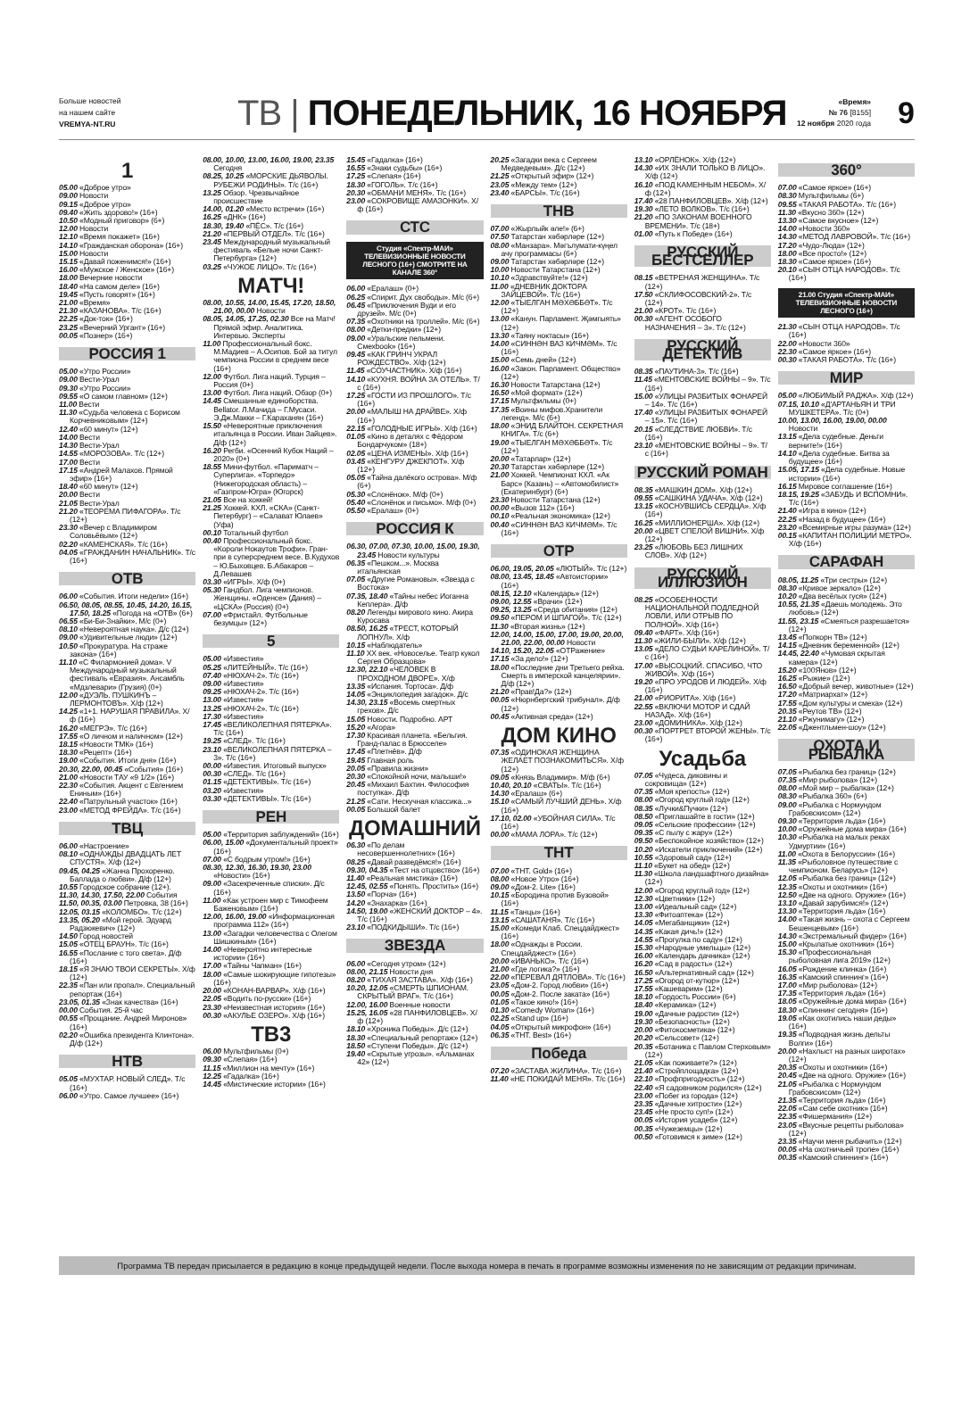Больше новостей
на нашем сайте
VREMYA-NT.RU
ТВ | ПОНЕДЕЛЬНИК, 16 НОЯБРЯ
«Время»
№ 76 [8155]
12 ноября 2020 года
9
1
05.00 «Доброе утро»
09.00 Новости
09.15 «Доброе утро»
09.40 «Жить здорово!» (16+)
10.50 «Модный приговор» (6+)
12.00 Новости
12.10 «Время покажет» (16+)
14.10 «Гражданская оборона» (16+)
15.00 Новости
15.15 «Давай поженимся!» (16+)
16.00 «Мужское / Женское» (16+)
18.00 Вечерние новости
18.40 «На самом деле» (16+)
19.45 «Пусть говорят» (16+)
21.00 «Время»
21.30 «КАЗАНОВА». Т/с (16+)
22.25 «Док-ток» (16+)
23.25 «Вечерний Ургант» (16+)
00.05 «Познер» (16+)
РОССИЯ 1
05.00 «Утро России»
09.00 Вести-Урал
09.30 «Утро России»
09.55 «О самом главном» (12+)
11.00 Вести
11.30 «Судьба человека с Борисом Корчевниковым» (12+)
12.40 «60 минут» (12+)
14.00 Вести
14.30 Вести-Урал
14.55 «МОРОЗОВА». Т/с (12+)
17.00 Вести
17.15 «Андрей Малахов. Прямой эфир» (16+)
18.40 «60 минут» (12+)
20.00 Вести
21.05 Вести-Урал
21.20 «ТЕОРЕМА ПИФАГОРА». Т/с (12+)
23.30 «Вечер с Владимиром Соловьёвым» (12+)
02.20 «КАМЕНСКАЯ». Т/с (16+)
04.05 «ГРАЖДАНИН НАЧАЛЬНИК». Т/с (16+)
ОТВ
06.00 «События. Итоги недели» (16+)
06.50, 08.05, 08.55, 10.45, 14.20, 16.15, 17.50, 18.25 «Погода на «ОТВ» (6+)
06.55 «Би-Би-Знайки». М/с (0+)
08.10 «Невероятная наука». Д/с (12+)
09.00 «Удивительные люди» (12+)
10.50 «Прокуратура. На страже закона» (16+)
11.10 «С Филармонией дома». V Международный музыкальный фестиваль «Евразия». Ансамбль «Мдзлевари» (Грузия) (0+)
12.00 «ДУЭЛЬ. ПУШКИНЪ – ЛЕРМОНТОВЪ». Х/ф (12+)
14.25 «1+1. НАРУШАЯ ПРАВИЛА». Х/ф (16+)
16.20 «МЕГРЭ». Т/с (16+)
17.55 «О личном и наличном» (12+)
18.15 «Новости ТМК» (16+)
18.30 «Рецепт» (16+)
19.00 «События. Итоги дня» (16+)
20.30, 22.00, 00.45 «События» (16+)
21.00 «Новости ТАУ «9 1/2» (16+)
22.30 «События. Акцент с Евгением Ениным» (16+)
22.40 «Патрульный участок» (16+)
23.00 «МЕТОД ФРЕЙДА». Т/с (16+)
ТВЦ
06.00 «Настроение»
08.10 «ОДНАЖДЫ ДВАДЦАТЬ ЛЕТ СПУСТЯ». Х/ф (12+)
09.45, 04.25 «Жанна Прохоренко. Баллада о любви». Д/ф (12+)
10.55 Городское собрание (12+).
11.30, 14.30, 17.50, 22.00 События
11.50, 00.35, 03.00 Петровка, 38 (16+)
12.05, 03.15 «КОЛОМБО». Т/с (12+)
13.35, 05.20 «Мой герой. Эдуард Радзюкевич» (12+)
14.50 Город новостей
15.05 «ОТЕЦ БРАУН». Т/с (16+)
16.55 «Послание с того света». Д/ф (16+)
18.15 «Я ЗНАЮ ТВОИ СЕКРЕТЫ». Х/ф (12+)
22.35 «Пан или пропал». Специальный репортаж (16+)
23.05, 01.35 «Знак качества» (16+)
00.00 События. 25-й час
00.55 «Прощание. Андрей Миронов» (16+)
02.20 «Ошибка президента Клинтона». Д/ф (12+)
НТВ
05.05 «МУХТАР. НОВЫЙ СЛЕД». Т/с (16+)
06.00 «Утро. Самое лучшее» (16+)
08.00, 10.00, 13.00, 16.00, 19.00, 23.35 Сегодня
08.25, 10.25 «МОРСКИЕ ДЬЯВОЛЫ. РУБЕЖИ РОДИНЫ». Т/с (16+)
13.25 Обзор. Чрезвычайное происшествие
14.00, 01.20 «Место встречи» (16+)
16.25 «ДНК» (16+)
18.30, 19.40 «ПЁС». Т/с (16+)
21.20 «ПЕРВЫЙ ОТДЕЛ». Т/с (16+)
23.45 Международный музыкальный фестиваль «Белые ночи Санкт-Петербурга» (12+)
03.25 «ЧУЖОЕ ЛИЦО». Т/с (16+)
МАТЧ!
08.00, 10.55, 14.00, 15.45, 17.20, 18.50, 21.00, 00.00 Новости
08.05, 14.05, 17.25, 02.30 Все на Матч! Прямой эфир. Аналитика. Интервью. Эксперты
11.00 Профессиональный бокс. М.Мадиев – А.Осипов. Бой за титул чемпиона России в среднем весе (16+)
12.00 Футбол. Лига наций. Турция – Россия (0+)
13.00 Футбол. Лига наций. Обзор (0+)
14.45 Смешанные единоборства. Bellator. Л.Мачида – Г.Мусаси. Э.Дж.Макки – Г.Караханян (16+)
15.50 «Невероятные приключения итальянца в России. Иван Зайцев». Д/ф (12+)
16.20 Регби. «Осенний Кубок Наций – 2020» (0+)
18.55 Мини-футбол. «Париматч – Суперлига». «Торпедо» (Нижегородская область) – «Газпром-Югра» (Югорск)
21.05 Все на хоккей!
21.25 Хоккей. КХЛ. «СКА» (Санкт-Петербург) – «Салават Юлаев» (Уфа)
00.10 Тотальный футбол
00.40 Профессиональный бокс. «Короли Нокаутов Трофи». Гран-при в суперсреднем весе. В.Кудухов – Ю.Быховцев. Б.Абакаров – Д.Левашев
03.30 «ИГРЫ». Х/ф (0+)
05.30 Гандбол. Лига чемпионов. Женщины. «Оденсе» (Дания) – «ЦСКА» (Россия) (0+)
07.00 «Фристайл. Футбольные безумцы» (12+)
5
05.00 «Известия»
05.25 «ЛИТЕЙНЫЙ». Т/с (16+)
07.40 «НЮХАЧ-2». Т/с (16+)
09.00 «Известия»
09.25 «НЮХАЧ-2». Т/с (16+)
13.00 «Известия»
13.25 «НЮХАЧ-2». Т/с (16+)
17.30 «Известия»
17.45 «ВЕЛИКОЛЕПНАЯ ПЯТЕРКА». Т/с (16+)
19.25 «СЛЕД». Т/с (16+)
23.10 «ВЕЛИКОЛЕПНАЯ ПЯТЕРКА – 3». Т/с (16+)
00.00 «Известия. Итоговый выпуск»
00.30 «СЛЕД». Т/с (16+)
01.15 «ДЕТЕКТИВЫ». Т/с (16+)
03.20 «Известия»
03.30 «ДЕТЕКТИВЫ». Т/с (16+)
РЕН
05.00 «Территория заблуждений» (16+)
06.00, 15.00 «Документальный проект» (16+)
07.00 «С бодрым утром!» (16+)
08.30, 12.30, 16.30, 19.30, 23.00 «Новости» (16+)
09.00 «Засекреченные списки». Д/с (16+)
11.00 «Как устроен мир с Тимофеем Баженовым» (16+)
12.00, 16.00, 19.00 «Информационная программа 112» (16+)
13.00 «Загадки человечества с Олегом Шишкиным» (16+)
14.00 «Невероятно интересные истории» (16+)
17.00 «Тайны Чапман» (16+)
18.00 «Самые шокирующие гипотезы» (16+)
20.00 «КОНАН-ВАРВАР». Х/ф (16+)
22.05 «Водить по-русски» (16+)
23.30 «Неизвестная история» (16+)
00.30 «АКУЛЬЕ ОЗЕРО». Х/ф (16+)
ТВ3
06.00 Мультфильмы (0+)
09.30 «Слепая» (16+)
11.15 «Миллион на мечту» (16+)
12.25 «Гадалка» (16+)
14.45 «Мистические истории» (16+)
15.45 «Гадалка» (16+)
16.55 «Знаки судьбы» (16+)
17.25 «Слепая» (16+)
18.30 «ГОГОЛЬ». Т/с (16+)
20.30 «ОБМАНИ МЕНЯ». Т/с (16+)
23.00 «СОКРОВИЩЕ АМАЗОНКИ». Х/ф (16+)
СТС
Студия «Спектр-МАИ»
ТЕЛЕВИЗИОННЫЕ НОВОСТИ ЛЕСНОГО (16+) СМОТРИТЕ НА КАНАЛЕ 360°
06.00 «Ералаш» (0+)
06.25 «Спирит. Дух свободы». М/с (6+)
06.45 «Приключения Вуди и его друзей». М/с (0+)
07.35 «Охотники на троллей». М/с (6+)
08.00 «Детки-предки» (12+)
09.00 «Уральские пельмени. Смехbook» (16+)
09.45 «КАК ГРИНЧ УКРАЛ РОЖДЕСТВО». Х/ф (12+)
11.45 «СОУЧАСТНИК». Х/ф (16+)
14.10 «КУХНЯ. ВОЙНА ЗА ОТЕЛЬ». Т/с (16+)
17.25 «ГОСТИ ИЗ ПРОШЛОГО». Т/с (16+)
20.00 «МАЛЫШ НА ДРАЙВЕ». Х/ф (16+)
22.15 «ГОЛОДНЫЕ ИГРЫ». Х/ф (16+)
01.05 «Кино в деталях с Фёдором Бондарчуком» (18+)
02.05 «ЦЕНА ИЗМЕНЫ». Х/ф (16+)
03.45 «КЕНГУРУ ДЖЕКПОТ». Х/ф (12+)
05.05 «Тайна далёкого острова». М/ф (6+)
05.30 «Слонёнок». М/ф (0+)
05.40 «Слонёнок и письмо». М/ф (0+)
05.50 «Ералаш» (0+)
РОССИЯ К
06.30, 07.00, 07.30, 10.00, 15.00, 19.30, 23.45 Новости культуры
06.35 «Пешком...». Москва итальянская
07.05 «Другие Романовы». «Звезда с Востока»
07.35, 18.40 «Тайны небес Иоганна Кеплера». Д/ф
08.20 Легенды мирового кино. Акира Куросава
08.50, 16.25 «ТРЕСТ, КОТОРЫЙ ЛОПНУЛ». Х/ф
10.15 «Наблюдатель»
11.10 XX век. «Новоселье. Театр кукол Сергея Образцова»
12.30, 22.10 «ЧЕЛОВЕК В ПРОХОДНОМ ДВОРЕ». Х/ф
13.35 «Испания. Тортоса». Д/ф
14.05 «Энциклопедия загадок». Д/с
14.30, 23.15 «Восемь смертных грехов». Д/с
15.05 Новости. Подробно. АРТ
15.20 «Агора»
17.30 Красивая планета. «Бельгия. Гранд-палас в Брюсселе»
17.45 «Плетнёв». Д/ф
19.45 Главная роль
20.05 «Правила жизни»
20.30 «Спокойной ночи, малыши!»
20.45 «Михаил Бахтин. Философия поступка». Д/ф
21.25 «Сати. Нескучная классика...»
00.05 Большой балет
ДОМАШНИЙ
06.30 «По делам несовершеннолетних» (16+)
08.25 «Давай разведёмся!» (16+)
09.30, 04.35 «Тест на отцовство» (16+)
11.40 «Реальная мистика» (16+)
12.45, 02.55 «Понять. Простить» (16+)
13.50 «Порча» (16+)
14.20 «Знахарка» (16+)
14.50, 19.00 «ЖЕНСКИЙ ДОКТОР – 4». Т/с (16+)
23.10 «ПОДКИДЫШИ». Т/с (16+)
ЗВЕЗДА
06.00 «Сегодня утром» (12+)
08.00, 21.15 Новости дня
08.20 «ТИХАЯ ЗАСТАВА». Х/ф (16+)
10.20, 12.05 «СМЕРТЬ ШПИОНАМ. СКРЫТЫЙ ВРАГ». Т/с (16+)
12.00, 16.00 Военные новости
15.25, 16.05 «28 ПАНФИЛОВЦЕВ». Х/ф (12+)
18.10 «Хроника Победы». Д/с (12+)
18.30 «Специальный репортаж» (12+)
18.50 «Ступени Победы». Д/с (12+)
19.40 «Скрытые угрозы». «Альманах 42» (12+)
20.25 «Загадки века с Сергеем Медведевым». Д/с (12+)
21.25 «Открытый эфир» (12+)
23.05 «Между тем» (12+)
23.40 «БАРСЫ». Т/с (16+)
ТНВ
07.00 «Жырлыйк әле!» (6+)
07.50 Татарстан хәбәрләре (12+)
08.00 «Манзара». Мәгълумати-күңел ачу программасы (6+)
09.00 Татарстан хәбәрләре (12+)
10.00 Новости Татарстана (12+)
10.10 «Здравствуйте!» (12+)
11.00 «ДНЕВНИК ДОКТОРА ЗАЙЦЕВОЙ». Т/с (16+)
12.00 «ТЫЕЛГАН МӘХӘББӘТ». Т/с (12+)
13.00 «Канун. Парламент. Җәмгыять» (12+)
13.30 «Таяну ноктасы» (16+)
14.00 «СИННӘН ВАЗ КИЧМӘМ». Т/с (16+)
15.00 «Семь дней» (12+)
16.00 «Закон. Парламент. Общество» (12+)
16.30 Новости Татарстана (12+)
16.50 «Мой формат» (12+)
17.15 Мультфильмы (0+)
17.35 «Воины мифов.Хранители легенд». М/с (6+)
18.00 «ЭНИД БЛАЙТОН. СЕКРЕТНАЯ КНИГА». Т/с (6+)
19.00 «ТЫЕЛГАН МӘХӘББӘТ». Т/с (12+)
20.00 «Татарлар» (12+)
20.30 Татарстан хәбәрләре (12+)
21.00 Хоккей. Чемпионат КХЛ. «Ак Барс» (Казань) – «Автомобилист» (Екатеринбург) (6+)
23.30 Новости Татарстана (12+)
00.00 «Вызов 112» (16+)
00.10 «Реальная экономика» (12+)
00.40 «СИННӘН ВАЗ КИЧМӘМ». Т/с (16+)
ОТР
06.00, 19.05, 20.05 «ЛЮТЫЙ». Т/с (12+)
08.00, 13.45, 18.45 «Автоистории» (16+)
08.15, 12.10 «Календарь» (12+)
09.00, 12.55 «Врачи» (12+)
09.25, 13.25 «Среда обитания» (12+)
09.50 «ПЕРОМ И ШПАГОЙ». Т/с (12+)
11.30 «Вторая жизнь» (12+)
12.00, 14.00, 15.00, 17.00, 19.00, 20.00, 21.00, 22.00, 00.00 Новости
14.10, 15.20, 22.05 «ОТРажение»
17.15 «За дело!» (12+)
18.00 «Последние дни Третьего рейха. Смерть в имперской канцелярии». Д/ф (12+)
21.20 «Прав!Да?» (12+)
00.05 «Нюрнбергский трибунал». Д/ф (12+)
00.45 «Активная среда» (12+)
ДОМ КИНО
07.35 «ОДИНОКАЯ ЖЕНЩИНА ЖЕЛАЕТ ПОЗНАКОМИТЬСЯ». Х/ф (12+)
09.05 «Князь Владимир». М/ф (6+)
10.40, 20.10 «СВАТЫ». Т/с (16+)
14.30 «Ералаш» (6+)
15.10 «САМЫЙ ЛУЧШИЙ ДЕНЬ». Х/ф (16+)
17.10, 02.00 «УБОЙНАЯ СИЛА». Т/с (16+)
00.00 «МАМА ЛОРА». Т/с (12+)
ТНТ
07.00 «ТНТ. Gold» (16+)
08.00 «Новое Утро» (16+)
09.00 «Дом-2. Lite» (16+)
10.15 «Бородина против Бузовой» (16+)
11.15 «Танцы» (16+)
13.15 «САШАТАНЯ». Т/с (16+)
15.00 «Комеди Клаб. Спецдайджест» (16+)
18.00 «Однажды в России. Спецдайджест» (16+)
20.00 «ИВАНЬКО». Т/с (16+)
21.00 «Где логика?» (16+)
22.00 «ПЕРЕВАЛ ДЯТЛОВА». Т/с (16+)
23.05 «Дом-2. Город любви» (16+)
00.05 «Дом-2. После заката» (16+)
01.05 «Такое кино!» (16+)
01.30 «Comedy Woman» (16+)
02.25 «Stand up» (16+)
04.05 «Открытый микрофон» (16+)
06.35 «ТНТ. Best» (16+)
Победа
07.20 «ЗАСТАВА ЖИЛИНА». Т/с (16+)
11.40 «НЕ ПОКИДАЙ МЕНЯ». Т/с (16+)
13.10 «ОРЛЁНОК». Х/ф (12+)
14.30 «ИХ ЗНАЛИ ТОЛЬКО В ЛИЦО». Х/ф (12+)
16.10 «ПОД КАМЕННЫМ НЕБОМ». Х/ф (12+)
17.40 «28 ПАНФИЛОВЦЕВ». Х/ф (12+)
19.30 «ЛЕТО ВОЛКОВ». Т/с (16+)
21.20 «ПО ЗАКОНАМ ВОЕННОГО ВРЕМЕНИ». Т/с (18+)
01.00 «Путь к Победе» (16+)
РУССКИЙ БЕСТСЕЛЛЕР
08.15 «ВЕТРЕНАЯ ЖЕНЩИНА». Т/с (12+)
17.50 «СКЛИФОСОВСКИЙ-2». Т/с (12+)
21.00 «КРОТ». Т/с (16+)
00.30 «АГЕНТ ОСОБОГО НАЗНАЧЕНИЯ – 3». Т/с (12+)
РУССКИЙ ДЕТЕКТИВ
08.35 «ПАУТИНА-3». Т/с (16+)
11.45 «МЕНТОВСКИЕ ВОЙНЫ – 9». Т/с (16+)
15.00 «УЛИЦЫ РАЗБИТЫХ ФОНАРЕЙ – 14». Т/с (16+)
17.40 «УЛИЦЫ РАЗБИТЫХ ФОНАРЕЙ – 15». Т/с (16+)
20.15 «СЛЕДСТВИЕ ЛЮБВИ». Т/с (16+)
23.10 «МЕНТОВСКИЕ ВОЙНЫ – 9». Т/с (16+)
РУССКИЙ РОМАН
08.35 «МАШКИН ДОМ». Х/ф (12+)
09.55 «САШКИНА УДАЧА». Х/ф (12+)
13.15 «КОСНУВШИСЬ СЕРДЦА». Х/ф (16+)
16.25 «МИЛЛИОНЕРША». Х/ф (12+)
20.00 «ЦВЕТ СПЕЛОЙ ВИШНИ». Х/ф (12+)
23.25 «ЛЮБОВЬ БЕЗ ЛИШНИХ СЛОВ». Х/ф (12+)
РУССКИЙ ИЛЛЮЗИОН
08.25 «ОСОБЕННОСТИ НАЦИОНАЛЬНОЙ ПОДЛЕДНОЙ ЛОВЛИ, ИЛИ ОТРЫВ ПО ПОЛНОЙ». Х/ф (16+)
09.40 «ФАРТ». Х/ф (16+)
11.30 «ЖИЛИ-БЫЛИ». Х/ф (12+)
13.05 «ДЕЛО СУДЬИ КАРЕЛИНОЙ». Т/с (16+)
17.00 «ВЫСОЦКИЙ. СПАСИБО, ЧТО ЖИВОЙ». Х/ф (16+)
19.20 «ПРО УРОДОВ И ЛЮДЕЙ». Х/ф (16+)
21.00 «РИОРИТА». Х/ф (16+)
22.55 «ВКЛЮЧИ МОТОР И СДАЙ НАЗАД». Х/ф (16+)
23.00 «ДОМИНИКА». Х/ф (12+)
00.30 «ПОРТРЕТ ВТОРОЙ ЖЕНЫ». Т/с (16+)
Усадьба
07.05 «Чудеса, диковины и сокровища» (12+)
07.35 «Моя крепость» (12+)
08.00 «Огород круглый год» (12+)
08.35 «Лучки&Пучки» (12+)
08.50 «Приглашайте в гости» (12+)
09.05 «Сельские профессии» (12+)
09.35 «С пылу с жару» (12+)
09.50 «Беспокойное хозяйство» (12+)
10.20 «Искатели приключений» (12+)
10.55 «Здоровый сад» (12+)
11.10 «Букет на обед» (12+)
11.30 «Школа ландшафтного дизайна» (12+)
12.00 «Огород круглый год» (12+)
12.30 «Цветники» (12+)
13.00 «Идеальный сад» (12+)
13.30 «Фитоаптека» (12+)
14.05 «Мегабанщики» (12+)
14.35 «Какая дичь!» (12+)
14.55 «Прогулка по саду» (12+)
15.30 «Народные умельцы» (12+)
16.00 «Календарь дачника» (12+)
16.20 «Сад в радость» (12+)
16.50 «Альтернативный сад» (12+)
17.25 «Огород от-кутюр» (12+)
17.55 «Кашеварим» (12+)
18.10 «Гордость России» (6+)
18.40 «Керамика» (12+)
19.00 «Дачные радости» (12+)
19.30 «Безопасность» (12+)
20.00 «Фитокосметика» (12+)
20.20 «Сельсовет» (12+)
20.35 «Ботаника с Павлом Стерховым» (12+)
21.05 «Как поживаете?» (12+)
21.40 «Стройплощадка» (12+)
22.10 «Профпригодность» (12+)
22.40 «Я садовником родился» (12+)
23.00 «Побег из города» (12+)
23.35 «Дачные хитрости» (12+)
23.45 «Не просто суп!» (12+)
00.05 «История усадеб» (12+)
00.35 «Чужеземцы» (12+)
00.50 «Готовимся к зиме» (12+)
360°
07.00 «Самое яркое» (16+)
08.30 Мультфильмы (6+)
09.55 «ТАКАЯ РАБОТА». Т/с (16+)
11.30 «Вкусно 360» (12+)
13.30 «Самое вкусное» (12+)
14.00 «Новости 360»
14.30 «МЕТОД ЛАВРОВОЙ». Т/с (16+)
17.20 «Чудо-Люда» (12+)
18.00 «Все просто!» (12+)
18.30 «Самое яркое» (16+)
20.10 «СЫН ОТЦА НАРОДОВ». Т/с (16+)
21.00 Студия «Спектр-МАИ»
ТЕЛЕВИЗИОННЫЕ НОВОСТИ ЛЕСНОГО (16+)
21.30 «СЫН ОТЦА НАРОДОВ». Т/с (16+)
22.00 «Новости 360»
22.30 «Самое яркое» (16+)
00.30 «ТАКАЯ РАБОТА». Т/с (16+)
МИР
05.00 «ЛЮБИМЫЙ РАДЖА». Х/ф (12+)
07.15, 10.10 «Д'АРТАНЬЯН И ТРИ МУШКЕТЕРА». Т/с (0+)
10.00, 13.00, 16.00, 19.00, 00.00 Новости
13.15 «Дела судебные. Деньги верните!» (16+)
14.10 «Дела судебные. Битва за будущее» (16+)
15.05, 17.15 «Дела судебные. Новые истории» (16+)
16.15 Мировое соглашение (16+)
18.15, 19.25 «ЗАБУДЬ И ВСПОМНИ». Т/с (16+)
21.40 «Игра в кино» (12+)
22.25 «Назад в будущее» (16+)
23.20 «Всемирные игры разума» (12+)
00.15 «КАПИТАН ПОЛИЦИИ МЕТРО». Х/ф (16+)
САРАФАН
08.05, 11.25 «Три сестры» (12+)
08.30 «Кривое зеркало» (12+)
10.20 «Два весёлых гуся» (12+)
10.55, 21.35 «Даешь молодежь. Это любовь» (12+)
11.55, 23.15 «Смеяться разрешается» (12+)
13.45 «Попкорн ТВ» (12+)
14.15 «Дневник беременной» (12+)
14.45, 22.40 «Чумовая скрытая камера» (12+)
15.20 «100Янов» (12+)
16.25 «Рыжие» (12+)
16.50 «Добрый вечер, животные» (12+)
17.20 «Матриархат» (12+)
17.55 «Дом культуры и смеха» (12+)
20.35 «Реутов ТВ» (12+)
21.10 «Ржунимагу» (12+)
22.05 «Джентльмен-шоу» (12+)
ОХОТА И РЫБАЛКА
07.05 «Рыбалка без границ» (12+)
07.35 «Мир рыболова» (12+)
08.00 «Мой мир – рыбалка» (12+)
08.30 «Рыбалка 360» (6+)
09.00 «Рыбалка с Нормундом Грабовскисом» (12+)
09.30 «Территория льда» (16+)
10.00 «Оружейные дома мира» (16+)
10.30 «Рыбалка на малых реках Удмуртии» (16+)
11.00 «Охота в Белоруссии» (16+)
11.35 «Рыболовное путешествие с чемпионом. Беларусь» (12+)
12.05 «Рыбалка без границ» (12+)
12.35 «Охоты и охотники» (16+)
12.50 «Две на одного. Оружие» (16+)
13.10 «Давай зарубимся!» (12+)
13.30 «Территория льда» (16+)
14.00 «Такая жизнь – охота с Сергеем Бешенцевым» (16+)
14.30 «Экстремальный фидер» (16+)
15.00 «Крылатые охотники» (16+)
15.30 «Профессиональная рыболовная лига 2019» (12+)
16.05 «Рождение клинка» (16+)
16.35 «Камский спиннинг» (16+)
17.00 «Мир рыболова» (12+)
17.35 «Территория льда» (16+)
18.05 «Оружейные дома мира» (16+)
18.30 «Спиннинг сегодня» (16+)
19.05 «Как охотились наши деды» (16+)
19.35 «Подводная жизнь дельты Волги» (16+)
20.00 «Нахлыст на разных широтах» (12+)
20.35 «Охоты и охотники» (16+)
20.45 «Две на одного. Оружие» (16+)
21.05 «Рыбалка с Нормундом Грабовскисом» (12+)
21.35 «Территория льда» (16+)
22.05 «Сам себе охотник» (16+)
22.35 «Фишермания» (12+)
23.05 «Вкусные рецепты рыболова» (12+)
23.35 «Научи меня рыбачить» (12+)
00.05 «На охотничьей тропе» (16+)
00.35 «Камский спиннинг» (16+)
Программа ТВ передач присылается в редакцию в конце предыдущей недели. После выхода номера в печать в программе возможны изменения по не зависящим от редакции причинам.